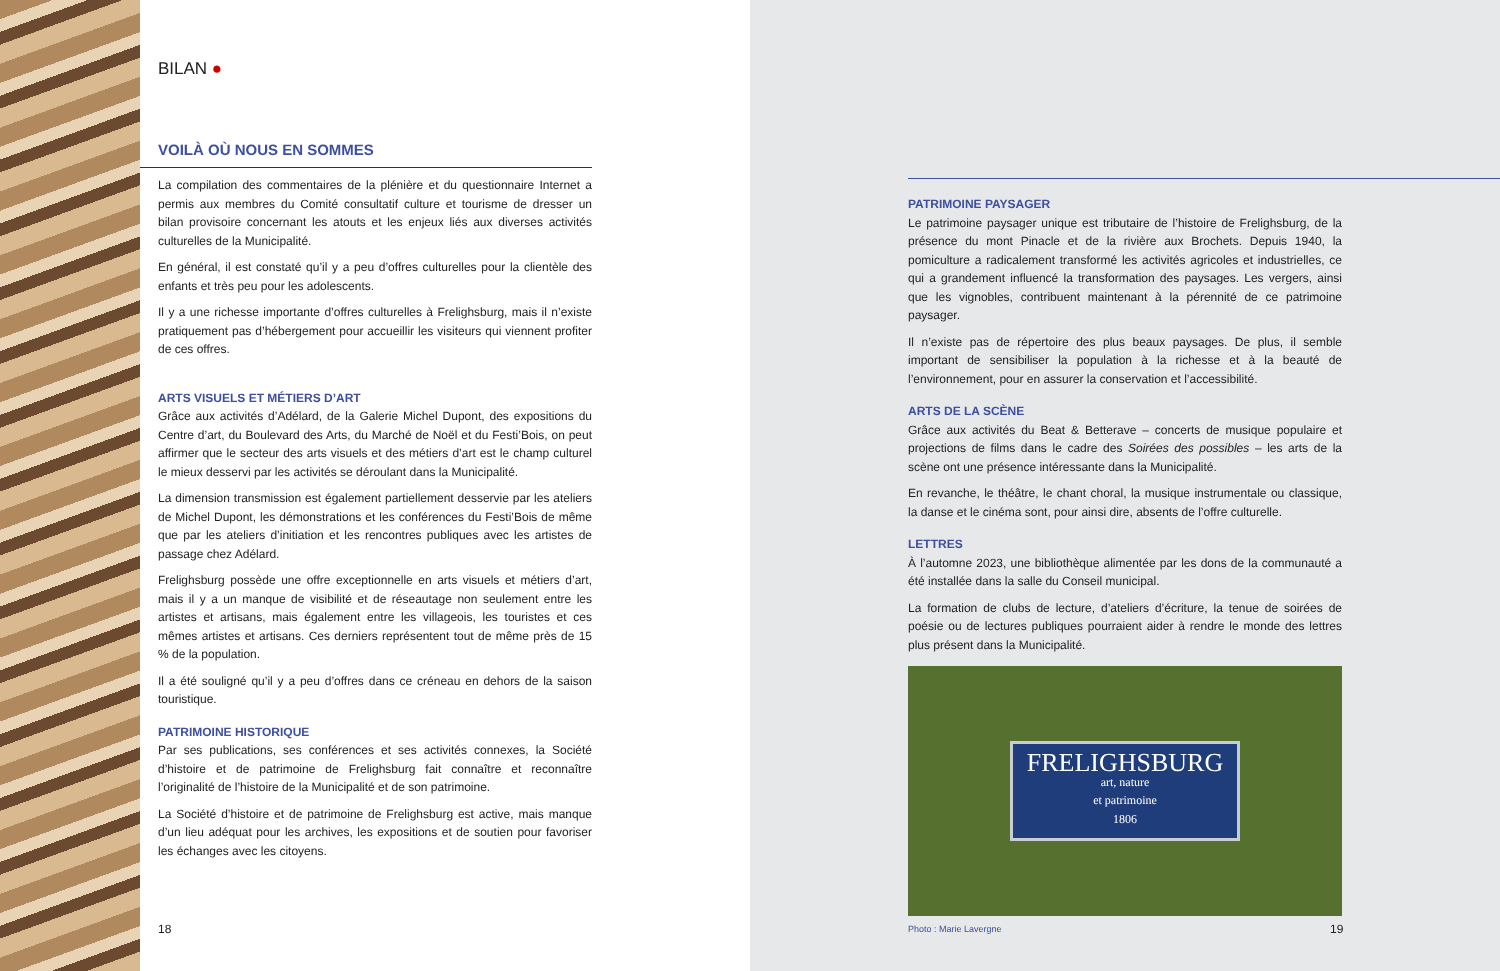BILAN ●
VOILÀ OÙ NOUS EN SOMMES
La compilation des commentaires de la plénière et du questionnaire Internet a permis aux membres du Comité consultatif culture et tourisme de dresser un bilan provisoire concernant les atouts et les enjeux liés aux diverses activités culturelles de la Municipalité.
En général, il est constaté qu’il y a peu d’offres culturelles pour la clientèle des enfants et très peu pour les adolescents.
Il y a une richesse importante d’offres culturelles à Frelighsburg, mais il n’existe pratiquement pas d’hébergement pour accueillir les visiteurs qui viennent profiter de ces offres.
ARTS VISUELS ET MÉTIERS D’ART
Grâce aux activités d’Adélard, de la Galerie Michel Dupont, des expositions du Centre d’art, du Boulevard des Arts, du Marché de Noël et du Festi’Bois, on peut affirmer que le secteur des arts visuels et des métiers d’art est le champ culturel le mieux desservi par les activités se déroulant dans la Municipalité.
La dimension transmission est également partiellement desservie par les ateliers de Michel Dupont, les démonstrations et les conférences du Festi’Bois de même que par les ateliers d’initiation et les rencontres publiques avec les artistes de passage chez Adélard.
Frelighsburg possède une offre exceptionnelle en arts visuels et métiers d’art, mais il y a un manque de visibilité et de réseautage non seulement entre les artistes et artisans, mais également entre les villageois, les touristes et ces mêmes artistes et artisans. Ces derniers représentent tout de même près de 15 % de la population.
Il a été souligné qu’il y a peu d’offres dans ce créneau en dehors de la saison touristique.
PATRIMOINE HISTORIQUE
Par ses publications, ses conférences et ses activités connexes, la Société d’histoire et de patrimoine de Frelighsburg fait connaître et reconnaître l’originalité de l’histoire de la Municipalité et de son patrimoine.
La Société d’histoire et de patrimoine de Frelighsburg est active, mais manque d’un lieu adéquat pour les archives, les expositions et de soutien pour favoriser les échanges avec les citoyens.
18
PATRIMOINE PAYSAGER
Le patrimoine paysager unique est tributaire de l’histoire de Frelighsburg, de la présence du mont Pinacle et de la rivière aux Brochets. Depuis 1940, la pomiculture a radicalement transformé les activités agricoles et industrielles, ce qui a grandement influencé la transformation des paysages. Les vergers, ainsi que les vignobles, contribuent maintenant à la pérennité de ce patrimoine paysager.
Il n’existe pas de répertoire des plus beaux paysages. De plus, il semble important de sensibiliser la population à la richesse et à la beauté de l’environnement, pour en assurer la conservation et l’accessibilité.
ARTS DE LA SCÈNE
Grâce aux activités du Beat & Betterave – concerts de musique populaire et projections de films dans le cadre des Soirées des possibles – les arts de la scène ont une présence intéressante dans la Municipalité.
En revanche, le théâtre, le chant choral, la musique instrumentale ou classique, la danse et le cinéma sont, pour ainsi dire, absents de l’offre culturelle.
LETTRES
À l’automne 2023, une bibliothèque alimentée par les dons de la communauté a été installée dans la salle du Conseil municipal.
La formation de clubs de lecture, d’ateliers d’écriture, la tenue de soirées de poésie ou de lectures publiques pourraient aider à rendre le monde des lettres plus présent dans la Municipalité.
FRELIGHSBURG
art, nature
et patrimoine
1806
Photo : Marie Lavergne
19